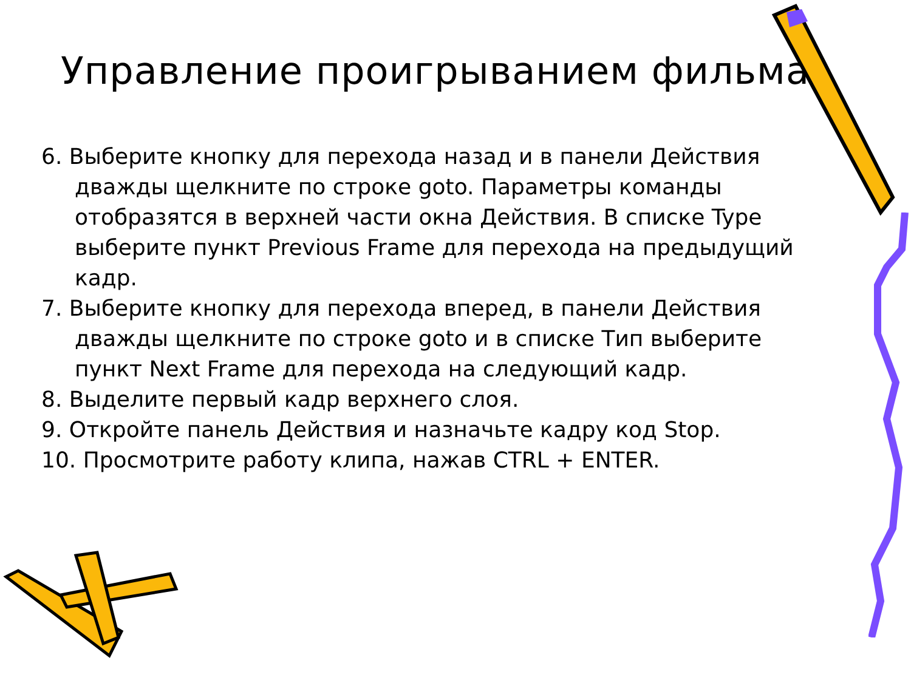Управление проигрыванием фильма:
6. Выберите кнопку для перехода назад и в панели Действия дважды щелкните по строке goto. Параметры команды отобразятся в верхней части окна Действия. В списке Type выберите пункт Previous Frame для перехода на предыдущий кадр.
7. Выберите кнопку для перехода вперед, в панели Действия дважды щелкните по строке goto и в списке Тип выберите пункт Next Frame для перехода на следующий кадр.
8. Выделите первый кадр верхнего слоя.
9. Откройте панель Действия и назначьте кадру код Stop.
10. Просмотрите работу клипа, нажав CTRL + ENTER.